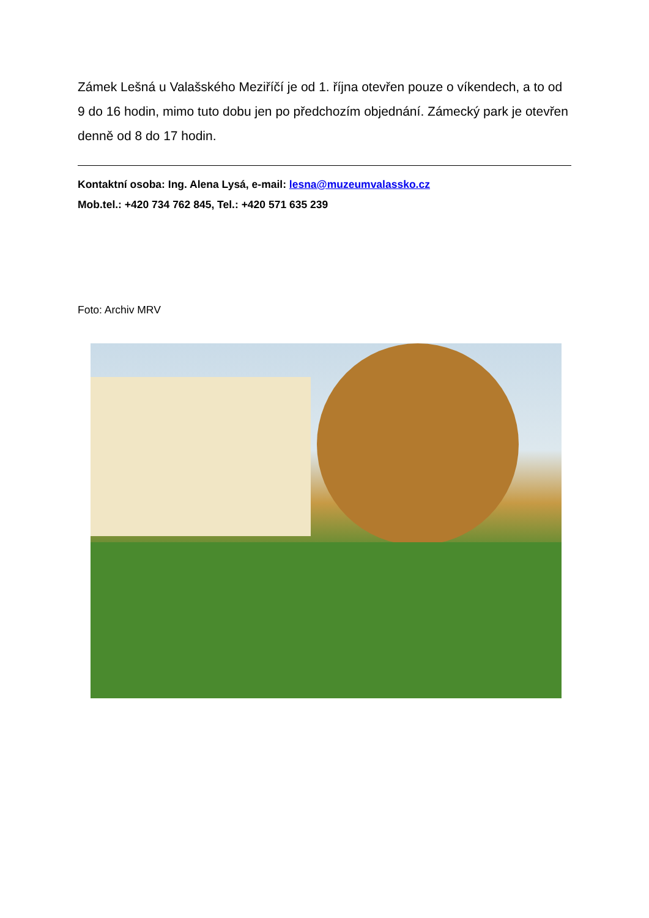Zámek Lešná u Valašského Meziříčí je od 1. října otevřen pouze o víkendech, a to od 9 do 16 hodin, mimo tuto dobu jen po předchozím objednání. Zámecký park je otevřen denně od 8 do 17 hodin.
Kontaktní osoba: Ing. Alena Lysá, e-mail: lesna@muzeumvalassko.cz
Mob.tel.: +420 734 762 845, Tel.: +420 571 635 239
Foto: Archiv MRV